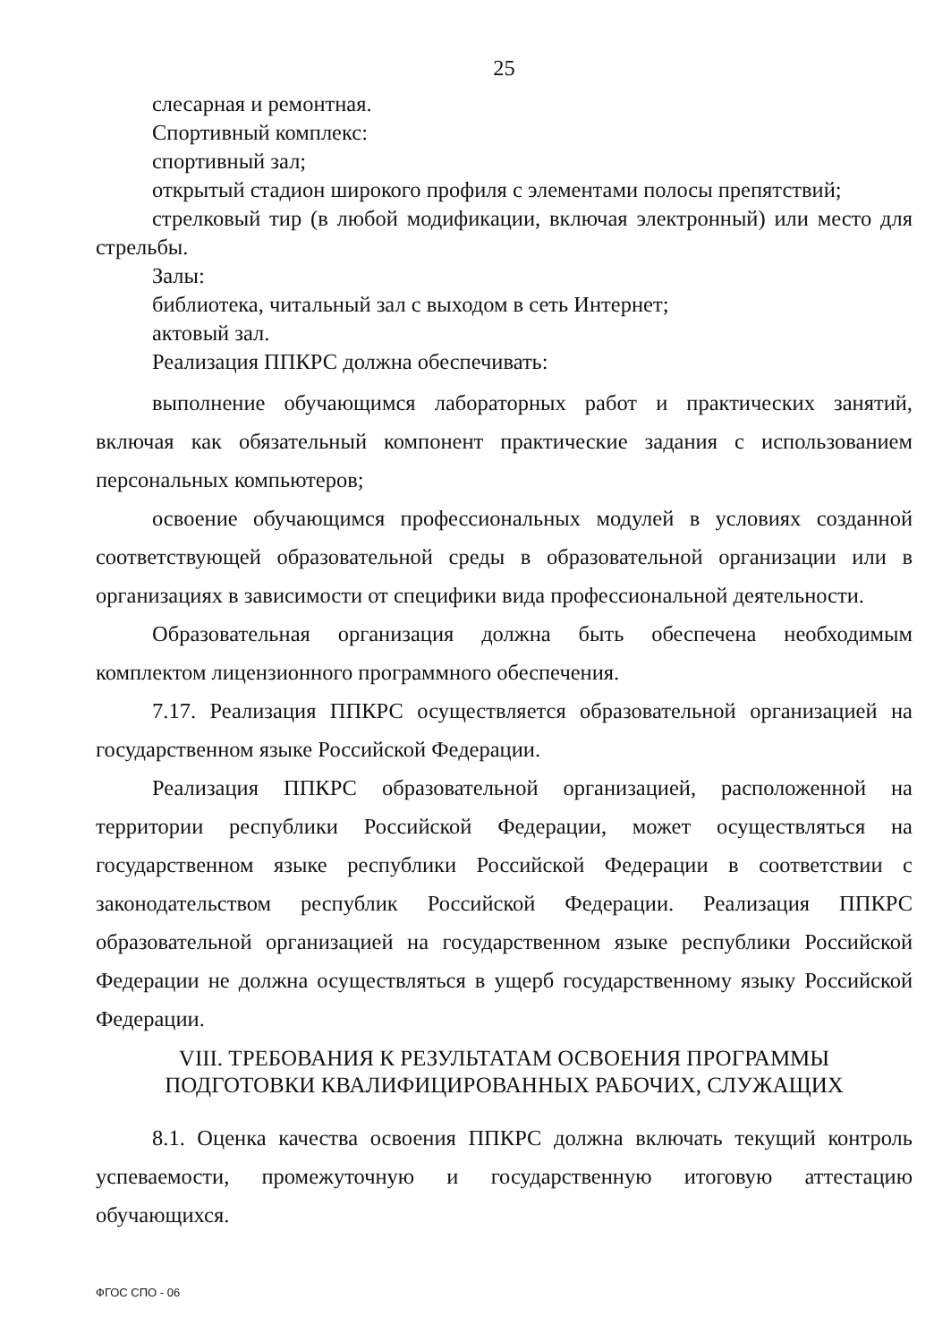25
слесарная и ремонтная.
Спортивный комплекс:
спортивный зал;
открытый стадион широкого профиля с элементами полосы препятствий;
стрелковый тир (в любой модификации, включая электронный) или место для стрельбы.
Залы:
библиотека, читальный зал с выходом в сеть Интернет;
актовый зал.
Реализация ППКРС должна обеспечивать:
выполнение обучающимся лабораторных работ и практических занятий, включая как обязательный компонент практические задания с использованием персональных компьютеров;
освоение обучающимся профессиональных модулей в условиях созданной соответствующей образовательной среды в образовательной организации или в организациях в зависимости от специфики вида профессиональной деятельности.
Образовательная организация должна быть обеспечена необходимым комплектом лицензионного программного обеспечения.
7.17. Реализация ППКРС осуществляется образовательной организацией на государственном языке Российской Федерации.
Реализация ППКРС образовательной организацией, расположенной на территории республики Российской Федерации, может осуществляться на государственном языке республики Российской Федерации в соответствии с законодательством республик Российской Федерации. Реализация ППКРС образовательной организацией на государственном языке республики Российской Федерации не должна осуществляться в ущерб государственному языку Российской Федерации.
VIII. ТРЕБОВАНИЯ К РЕЗУЛЬТАТАМ ОСВОЕНИЯ ПРОГРАММЫ
ПОДГОТОВКИ КВАЛИФИЦИРОВАННЫХ РАБОЧИХ, СЛУЖАЩИХ
8.1. Оценка качества освоения ППКРС должна включать текущий контроль успеваемости, промежуточную и государственную итоговую аттестацию обучающихся.
ФГОС СПО - 06